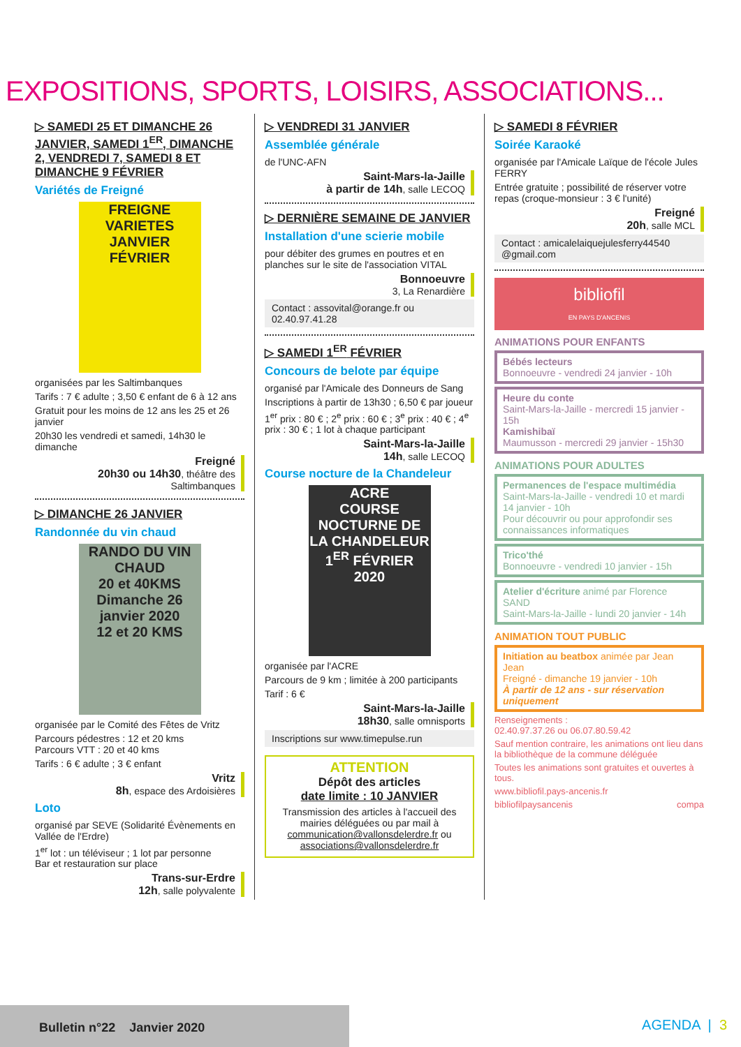EXPOSITIONS, SPORTS, LOISIRS, ASSOCIATIONS...
▷ SAMEDI 25 ET DIMANCHE 26 JANVIER, SAMEDI 1<sup>ER</sup>, DIMANCHE 2, VENDREDI 7, SAMEDI 8 ET DIMANCHE 9 FÉVRIER
Variétés de Freigné
FREIGNE VARIETES
JANVIER FÉVRIER
organisées par les Saltimbanques
Tarifs : 7 € adulte ; 3,50 € enfant de 6 à 12 ans
Gratuit pour les moins de 12 ans les 25 et 26 janvier
20h30 les vendredi et samedi, 14h30 le dimanche
Freigné
20h30 ou 14h30, théâtre des Saltimbanques
▷ DIMANCHE 26 JANVIER
Randonnée du vin chaud
RANDO DU VIN CHAUD
20 et 40KMS
Dimanche 26 janvier 2020
12 et 20 KMS
organisée par le Comité des Fêtes de Vritz
Parcours pédestres : 12 et 20 kms
Parcours VTT : 20 et 40 kms
Tarifs : 6 € adulte ; 3 € enfant
Vritz
8h, espace des Ardoisières
Loto
organisé par SEVE (Solidarité Évènements en Vallée de l'Erdre)
1<sup>er</sup> lot : un téléviseur ; 1 lot par personne
Bar et restauration sur place
Trans-sur-Erdre
12h, salle polyvalente
▷ VENDREDI 31 JANVIER
Assemblée générale
de l'UNC-AFN
Saint-Mars-la-Jaille
à partir de 14h, salle LECOQ
▷ DERNIÈRE SEMAINE DE JANVIER
Installation d'une scierie mobile
pour débiter des grumes en poutres et en planches sur le site de l'association VITAL
Bonnoeuvre
3, La Renardière
Contact : assovital@orange.fr ou 02.40.97.41.28
▷ SAMEDI 1<sup>ER</sup> FÉVRIER
Concours de belote par équipe
organisé par l'Amicale des Donneurs de Sang
Inscriptions à partir de 13h30 ; 6,50 € par joueur
1<sup>er</sup> prix : 80 € ; 2<sup>e</sup> prix : 60 € ; 3<sup>e</sup> prix : 40 € ; 4<sup>e</sup> prix : 30 € ; 1 lot à chaque participant
Saint-Mars-la-Jaille
14h, salle LECOQ
Course nocture de la Chandeleur
ACRE
COURSE NOCTURNE DE LA CHANDELEUR
1<sup>ER</sup> FÉVRIER 2020
organisée par l'ACRE
Parcours de 9 km ; limitée à 200 participants
Tarif : 6 €
Saint-Mars-la-Jaille
18h30, salle omnisports
Inscriptions sur www.timepulse.run
ATTENTION
Dépôt des articles
date limite : 10 JANVIER
Transmission des articles à l'accueil des mairies déléguées ou par mail à communication@vallonsdelerdre.fr ou associations@vallonsdelerdre.fr
▷ SAMEDI 8 FÉVRIER
Soirée Karaoké
organisée par l'Amicale Laïque de l'école Jules FERRY
Entrée gratuite ; possibilité de réserver votre repas (croque-monsieur : 3 € l'unité)
Freigné
20h, salle MCL
Contact : amicalelaiquejulesferry44540 @gmail.com
bibliofil
EN PAYS D'ANCENIS
ANIMATIONS POUR ENFANTS
Bébés lecteurs
Bonnoeuvre - vendredi 24 janvier - 10h
Heure du conte
Saint-Mars-la-Jaille - mercredi 15 janvier - 15h
Kamishibaï
Maumusson - mercredi 29 janvier - 15h30
ANIMATIONS POUR ADULTES
Permanences de l'espace multimédia
Saint-Mars-la-Jaille - vendredi 10 et mardi 14 janvier - 10h
Pour découvrir ou pour approfondir ses connaissances informatiques
Trico'thé
Bonnoeuvre - vendredi 10 janvier - 15h
Atelier d'écriture animé par Florence SAND
Saint-Mars-la-Jaille - lundi 20 janvier - 14h
ANIMATION TOUT PUBLIC
Initiation au beatbox animée par Jean Jean
Freigné - dimanche 19 janvier - 10h
À partir de 12 ans - sur réservation uniquement
Renseignements :
02.40.97.37.26 ou 06.07.80.59.42
Sauf mention contraire, les animations ont lieu dans la bibliothèque de la commune déléguée
Toutes les animations sont gratuites et ouvertes à tous.
www.bibliofil.pays-ancenis.fr
bibliofilpaysancenis compa
Bulletin n°22 Janvier 2020
AGENDA | 3